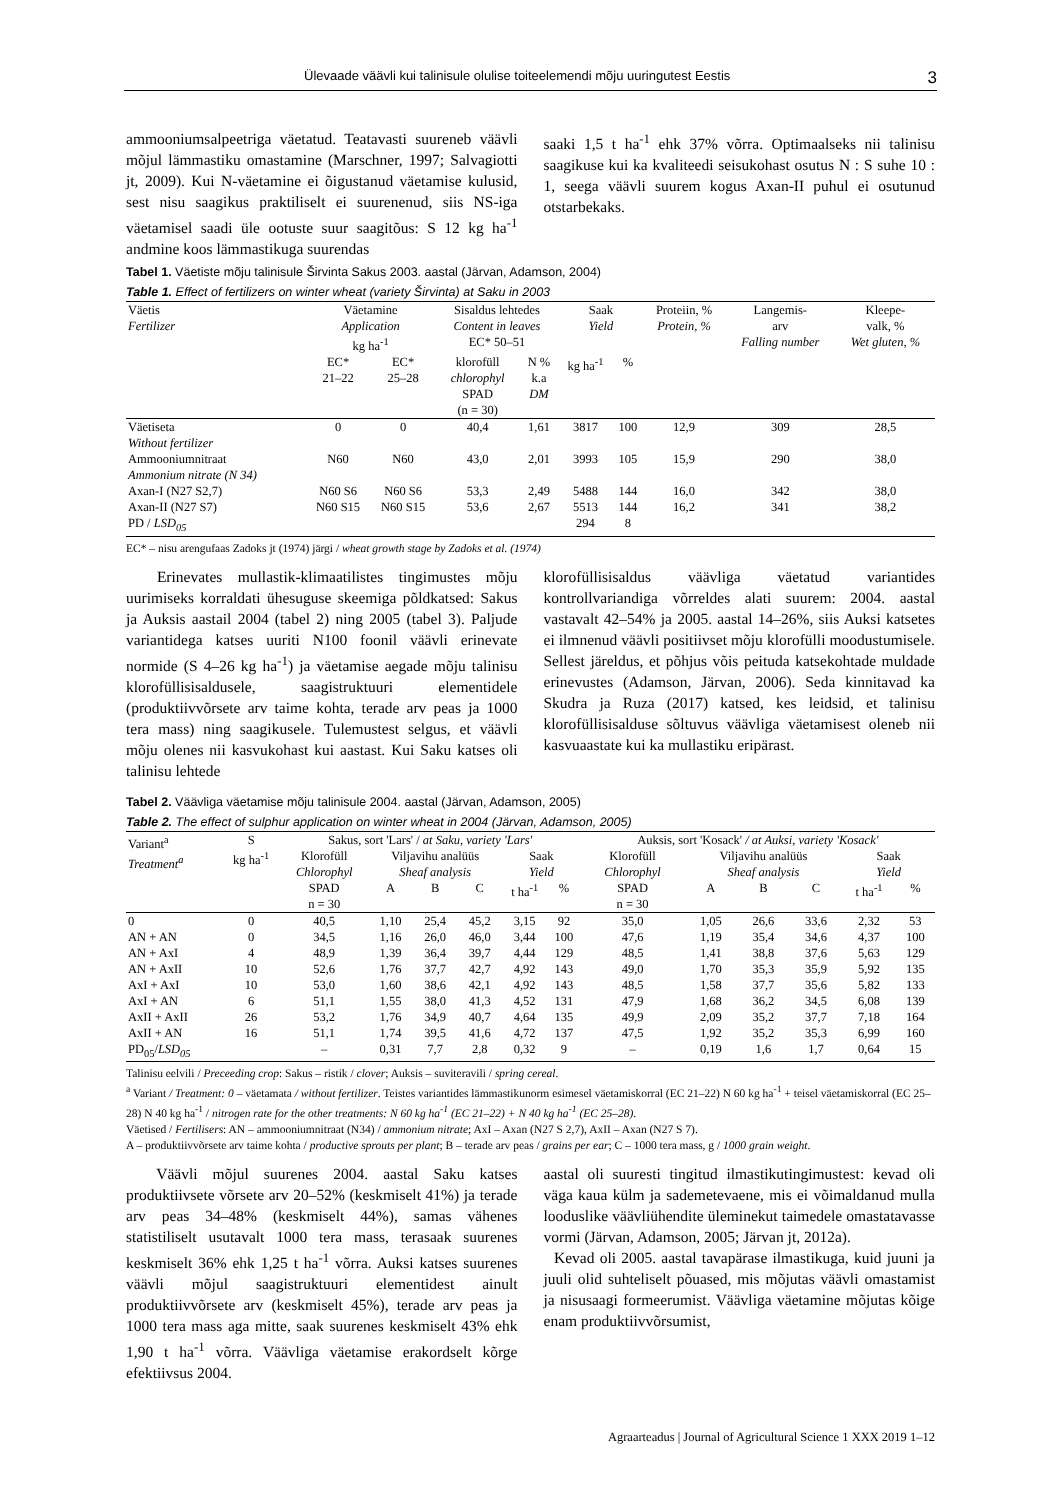Ülevaade väävli kui talinisule olulise toiteelemendi mõju uuringutest Eestis 3
ammooniumsalpeetriga väetatud. Teatavasti suureneb väävli mõjul lämmastiku omastamine (Marschner, 1997; Salvagiotti jt, 2009). Kui N-väetamine ei õigustanud väetamise kulusid, sest nisu saagikus praktiliselt ei suurenenud, siis NS-iga väetamisel saadi üle ootuste suur saagitõus: S 12 kg ha<sup>-1</sup> andmine koos lämmastikuga suurendas
saaki 1,5 t ha<sup>-1</sup> ehk 37% võrra. Optimaalseks nii talinisu saagikuse kui ka kvaliteedi seisukohast osutus N : S suhe 10 : 1, seega väävli suurem kogus Axan-II puhul ei osutunud otstarbekaks.
Tabel 1. Väetiste mõju talinisule Širvinta Sakus 2003. aastal (Järvan, Adamson, 2004)
Table 1. Effect of fertilizers on winter wheat (variety Širvinta) at Saku in 2003
| Väetis Fertilizer | Väetamine Application kg ha<sup>-1</sup> | | Sisaldus lehtedes Content in leaves EC* 50–51 | | Saak Yield | | Proteiin, % Protein, % | Langemis- arv Falling number | Kleepe- valk, % Wet gluten, % |
| --- | --- | --- | --- | --- | --- | --- | --- | --- | --- |
| | EC* 21–22 | EC* 25–28 | klorofüll chlorophyl SPAD (n = 30) | N % k.a DM | kg ha<sup>-1</sup> | % | | | |
| Väetiseta Without fertilizer | 0 | 0 | 40,4 | 1,61 | 3817 | 100 | 12,9 | 309 | 28,5 |
| Ammooniumnitraat Ammonium nitrate (N 34) | N60 | N60 | 43,0 | 2,01 | 3993 | 105 | 15,9 | 290 | 38,0 |
| Axan-I (N27 S2,7) | N60 S6 | N60 S6 | 53,3 | 2,49 | 5488 | 144 | 16,0 | 342 | 38,0 |
| Axan-II (N27 S7) | N60 S15 | N60 S15 | 53,6 | 2,67 | 5513 | 144 | 16,2 | 341 | 38,2 |
| PD / LSD<sub>05</sub> | | | | | 294 | 8 | | | |
EC* – nisu arengufaas Zadoks jt (1974) järgi / wheat growth stage by Zadoks et al. (1974)
Erinevates mullastik-klimaatilistes tingimustes mõju uurimiseks korraldati ühesuguse skeemiga põldkatsed: Sakus ja Auksis aastail 2004 (tabel 2) ning 2005 (tabel 3). Paljude variantidega katses uuriti N100 foonil väävli erinevate normide (S 4–26 kg ha<sup>-1</sup>) ja väetamise aegade mõju talinisu klorofüllisisaldusele, saagistruktuuri elementidele (produktiivvõrsete arv taime kohta, terade arv peas ja 1000 tera mass) ning saagikusele. Tulemustest selgus, et väävli mõju olenes nii kasvukohast kui aastast. Kui Saku katses oli talinisu lehtede
klorofüllisisaldus väävliga väetatud variantides kontrollvariandiga võrreldes alati suurem: 2004. aastal vastavalt 42–54% ja 2005. aastal 14–26%, siis Auksi katsetes ei ilmnenud väävli positiivset mõju klorofülli moodustumisele. Sellest järeldus, et põhjus võis peituda katsekohtade muldade erinevustes (Adamson, Järvan, 2006). Seda kinnitavad ka Skudra ja Ruza (2017) katsed, kes leidsid, et talinisu klorofüllisisalduse sõltuvus väävliga väetamisest oleneb nii kasvuaastate kui ka mullastiku eripärast.
Tabel 2. Väävliga väetamise mõju talinisule 2004. aastal (Järvan, Adamson, 2005)
Table 2. The effect of sulphur application on winter wheat in 2004 (Järvan, Adamson, 2005)
| Variant<sup>a</sup> Treatment<sup>a</sup> | S kg ha<sup>-1</sup> | Sakus, sort 'Lars' / at Saku, variety 'Lars' | | | | | | Auksis, sort 'Kosack' / at Auksi, variety 'Kosack' | | | | | |
| --- | --- | --- | --- | --- | --- | --- | --- | --- | --- | --- | --- | --- | --- |
| | | Klorofüll Chlorophyl | Viljavihu analüüs Sheaf analysis | | | Saak Yield | | Klorofüll Chlorophyl | Viljavihu analüüs Sheaf analysis | | | Saak Yield | |
| | | SPAD n = 30 | A | B | C | t ha<sup>-1</sup> | % | SPAD n = 30 | A | B | C | t ha<sup>-1</sup> | % |
| 0 | 0 | 40,5 | 1,10 | 25,4 | 45,2 | 3,15 | 92 | 35,0 | 1,05 | 26,6 | 33,6 | 2,32 | 53 |
| AN + AN | 0 | 34,5 | 1,16 | 26,0 | 46,0 | 3,44 | 100 | 47,6 | 1,19 | 35,4 | 34,6 | 4,37 | 100 |
| AN + AxI | 4 | 48,9 | 1,39 | 36,4 | 39,7 | 4,44 | 129 | 48,5 | 1,41 | 38,8 | 37,6 | 5,63 | 129 |
| AN + AxII | 10 | 52,6 | 1,76 | 37,7 | 42,7 | 4,92 | 143 | 49,0 | 1,70 | 35,3 | 35,9 | 5,92 | 135 |
| AxI + AxI | 10 | 53,0 | 1,60 | 38,6 | 42,1 | 4,92 | 143 | 48,5 | 1,58 | 37,7 | 35,6 | 5,82 | 133 |
| AxI + AN | 6 | 51,1 | 1,55 | 38,0 | 41,3 | 4,52 | 131 | 47,9 | 1,68 | 36,2 | 34,5 | 6,08 | 139 |
| AxII + AxII | 26 | 53,2 | 1,76 | 34,9 | 40,7 | 4,64 | 135 | 49,9 | 2,09 | 35,2 | 37,7 | 7,18 | 164 |
| AxII + AN | 16 | 51,1 | 1,74 | 39,5 | 41,6 | 4,72 | 137 | 47,5 | 1,92 | 35,2 | 35,3 | 6,99 | 160 |
| PD<sub>05</sub>/ LSD<sub>05</sub> | | – | 0,31 | 7,7 | 2,8 | 0,32 | 9 | – | 0,19 | 1,6 | 1,7 | 0,64 | 15 |
Talinisu eelvili / Preceeding crop: Sakus – ristik / clover; Auksis – suviteravili / spring cereal.
<sup>a</sup> Variant / Treatment: 0 – väetamata / without fertilizer. Teistes variantides lämmastikunorm esimesel väetamiskorral (EC 21–22) N 60 kg ha<sup>-1</sup> + teisel väetamiskorral (EC 25–28) N 40 kg ha<sup>-1</sup> / nitrogen rate for the other treatments: N 60 kg ha<sup>-1</sup> (EC 21–22) + N 40 kg ha<sup>-1</sup> (EC 25–28).
Väetised / Fertilisers: AN – ammooniumnitraat (N34) / ammonium nitrate; AxI – Axan (N27 S 2,7), AxII – Axan (N27 S 7).
A – produktiivvõrsete arv taime kohta / productive sprouts per plant; B – terade arv peas / grains per ear; C – 1000 tera mass, g / 1000 grain weight.
Väävli mõjul suurenes 2004. aastal Saku katses produktiivsete võrsete arv 20–52% (keskmiselt 41%) ja terade arv peas 34–48% (keskmiselt 44%), samas vähenes statistiliselt usutavalt 1000 tera mass, terasaak suurenes keskmiselt 36% ehk 1,25 t ha<sup>-1</sup> võrra. Auksi katses suurenes väävli mõjul saagistruktuuri elementidest ainult produktiivvõrsete arv (keskmiselt 45%), terade arv peas ja 1000 tera mass aga mitte, saak suurenes keskmiselt 43% ehk 1,90 t ha<sup>-1</sup> võrra. Väävliga väetamise erakordselt kõrge efektiivsus 2004.
aastal oli suuresti tingitud ilmastikutingimustest: kevad oli väga kaua külm ja sademetevaene, mis ei võimaldanud mulla looduslike väävliühendite üleminekut taimedele omastatavasse vormi (Järvan, Adamson, 2005; Järvan jt, 2012a).
Kevad oli 2005. aastal tavapärase ilmastikuga, kuid juuni ja juuli olid suhteliselt põuased, mis mõjutas väävli omastamist ja nisusaagi formeerumist. Väävliga väetamine mõjutas kõige enam produktiivvõrsumist,
Agraarteadus | Journal of Agricultural Science 1 XXX 2019 1–12